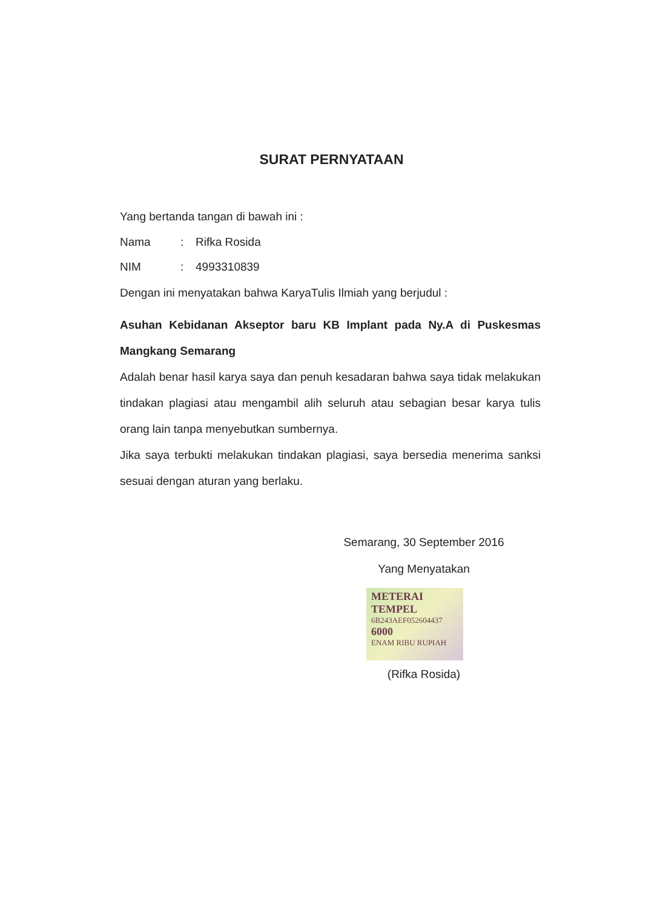SURAT PERNYATAAN
Yang bertanda tangan di bawah ini :
Nama: Rifka Rosida
NIM: 4993310839
Dengan ini menyatakan bahwa KaryaTulis Ilmiah yang berjudul :
Asuhan Kebidanan Akseptor baru KB Implant pada Ny.A di Puskesmas Mangkang Semarang
Adalah benar hasil karya saya dan penuh kesadaran bahwa saya tidak melakukan tindakan plagiasi atau mengambil alih seluruh atau sebagian besar karya tulis orang lain tanpa menyebutkan sumbernya.
Jika saya terbukti melakukan tindakan plagiasi, saya bersedia menerima sanksi sesuai dengan aturan yang berlaku.
Semarang, 30 September 2016
Yang Menyatakan
METERAI TEMPEL
6B243AEF052604437
6000
ENAM RIBU RUPIAH
(Rifka Rosida)